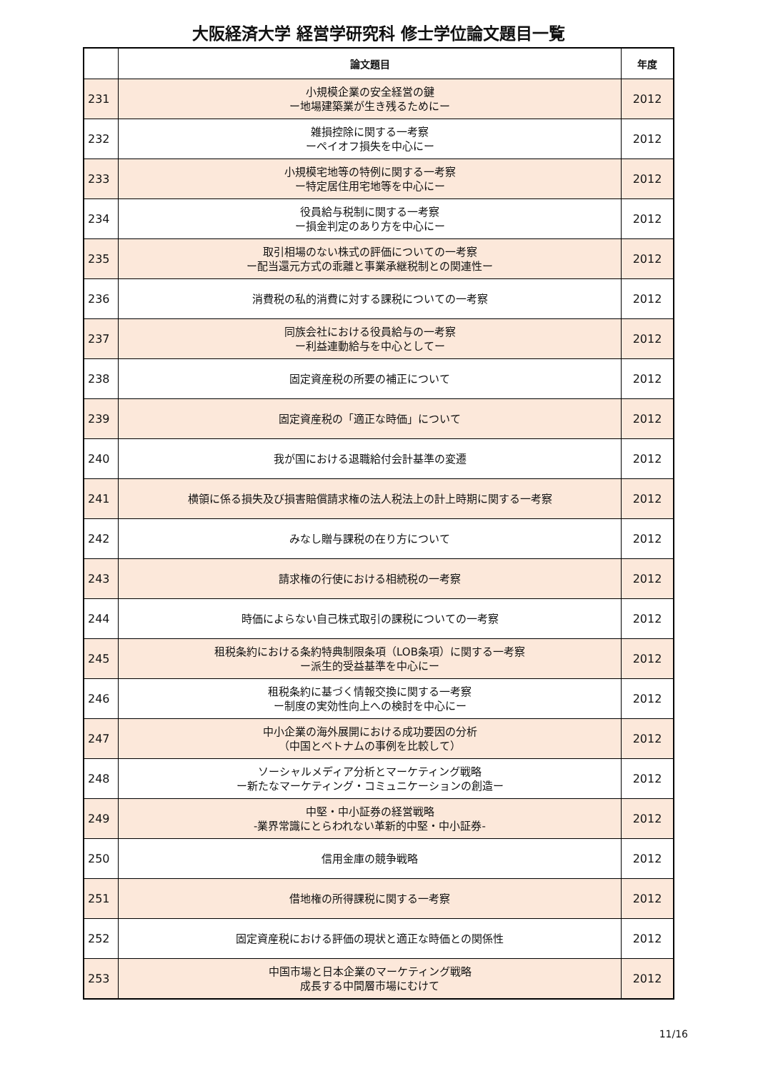大阪経済大学 経営学研究科 修士学位論文題目一覧
| | 論文題目 | 年度 |
| --- | --- | --- |
| 231 | 小規模企業の安全経営の鍵 ー地場建築業が生き残るためにー | 2012 |
| 232 | 雑損控除に関する一考察 ーペイオフ損失を中心にー | 2012 |
| 233 | 小規模宅地等の特例に関する一考察 ー特定居住用宅地等を中心にー | 2012 |
| 234 | 役員給与税制に関する一考察 ー損金判定のあり方を中心にー | 2012 |
| 235 | 取引相場のない株式の評価についての一考察 ー配当還元方式の乖離と事業承継税制との関連性ー | 2012 |
| 236 | 消費税の私的消費に対する課税についての一考察 | 2012 |
| 237 | 同族会社における役員給与の一考察 ー利益連動給与を中心としてー | 2012 |
| 238 | 固定資産税の所要の補正について | 2012 |
| 239 | 固定資産税の「適正な時価」について | 2012 |
| 240 | 我が国における退職給付会計基準の変遷 | 2012 |
| 241 | 横領に係る損失及び損害賠償請求権の法人税法上の計上時期に関する一考察 | 2012 |
| 242 | みなし贈与課税の在り方について | 2012 |
| 243 | 請求権の行使における相続税の一考察 | 2012 |
| 244 | 時価によらない自己株式取引の課税についての一考察 | 2012 |
| 245 | 租税条約における条約特典制限条項（LOB条項）に関する一考察 ー派生的受益基準を中心にー | 2012 |
| 246 | 租税条約に基づく情報交換に関する一考察 ー制度の実効性向上への検討を中心にー | 2012 |
| 247 | 中小企業の海外展開における成功要因の分析 （中国とベトナムの事例を比較して） | 2012 |
| 248 | ソーシャルメディア分析とマーケティング戦略 ー新たなマーケティング・コミュニケーションの創造ー | 2012 |
| 249 | 中堅・中小証券の経営戦略 -業界常識にとらわれない革新的中堅・中小証券- | 2012 |
| 250 | 信用金庫の競争戦略 | 2012 |
| 251 | 借地権の所得課税に関する一考察 | 2012 |
| 252 | 固定資産税における評価の現状と適正な時価との関係性 | 2012 |
| 253 | 中国市場と日本企業のマーケティング戦略 成長する中間層市場にむけて | 2012 |
11/16